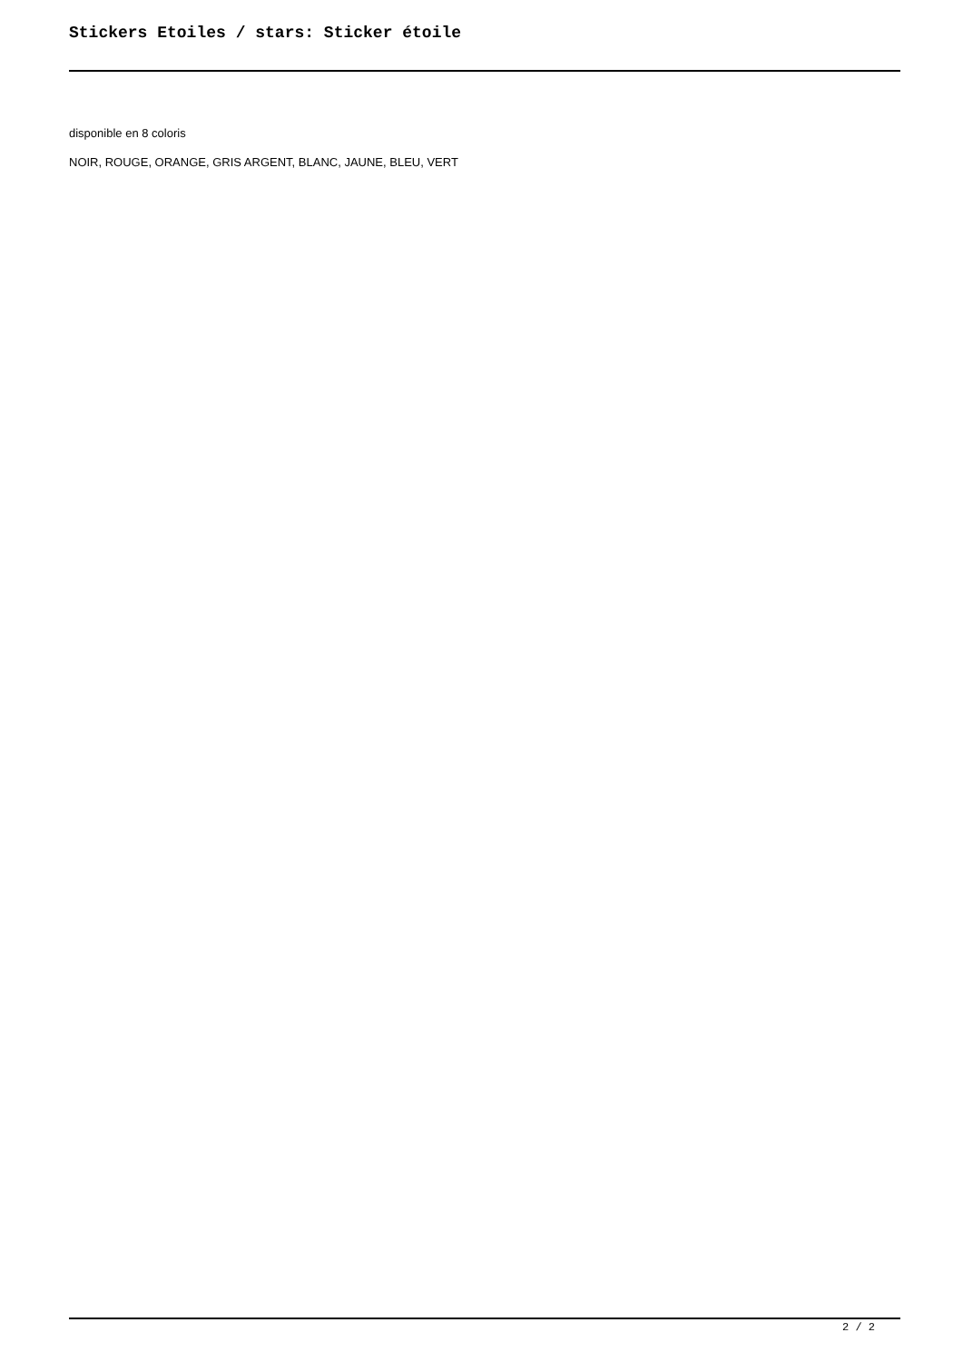Stickers Etoiles / stars: Sticker étoile
disponible en 8 coloris
NOIR, ROUGE, ORANGE, GRIS ARGENT, BLANC, JAUNE, BLEU, VERT
2 / 2